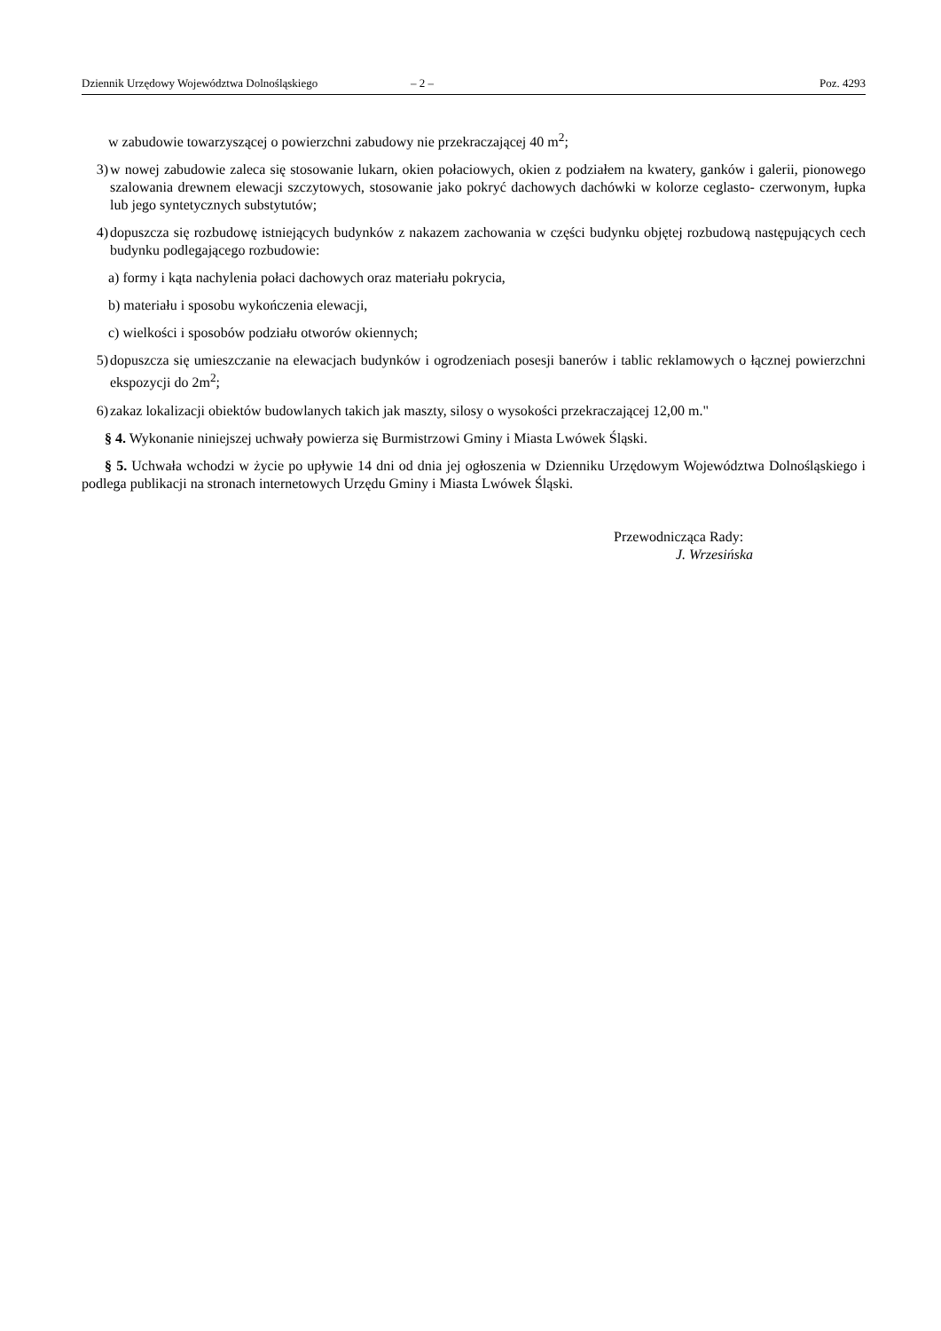Dziennik Urzędowy Województwa Dolnośląskiego – 2 – Poz. 4293
w zabudowie towarzyszącej o powierzchni zabudowy nie przekraczającej 40 m<sup>2</sup>;
3) w nowej zabudowie zaleca się stosowanie lukarn, okien połaciowych, okien z podziałem na kwatery, ganków i galerii, pionowego szalowania drewnem elewacji szczytowych, stosowanie jako pokryć dachowych dachówki w kolorze ceglasto- czerwonym, łupka lub jego syntetycznych substytutów;
4) dopuszcza się rozbudowę istniejących budynków z nakazem zachowania w części budynku objętej rozbudową następujących cech budynku podlegającego rozbudowie:
a) formy i kąta nachylenia połaci dachowych oraz materiału pokrycia,
b) materiału i sposobu wykończenia elewacji,
c) wielkości i sposobów podziału otworów okiennych;
5) dopuszcza się umieszczanie na elewacjach budynków i ogrodzeniach posesji banerów i tablic reklamowych o łącznej powierzchni ekspozycji do 2m<sup>2</sup>;
6) zakaz lokalizacji obiektów budowlanych takich jak maszty, silosy o wysokości przekraczającej 12,00 m."
§ 4. Wykonanie niniejszej uchwały powierza się Burmistrzowi Gminy i Miasta Lwówek Śląski.
§ 5. Uchwała wchodzi w życie po upływie 14 dni od dnia jej ogłoszenia w Dzienniku Urzędowym Województwa Dolnośląskiego i podlega publikacji na stronach internetowych Urzędu Gminy i Miasta Lwówek Śląski.
Przewodnicząca Rady:
J. Wrzesińska